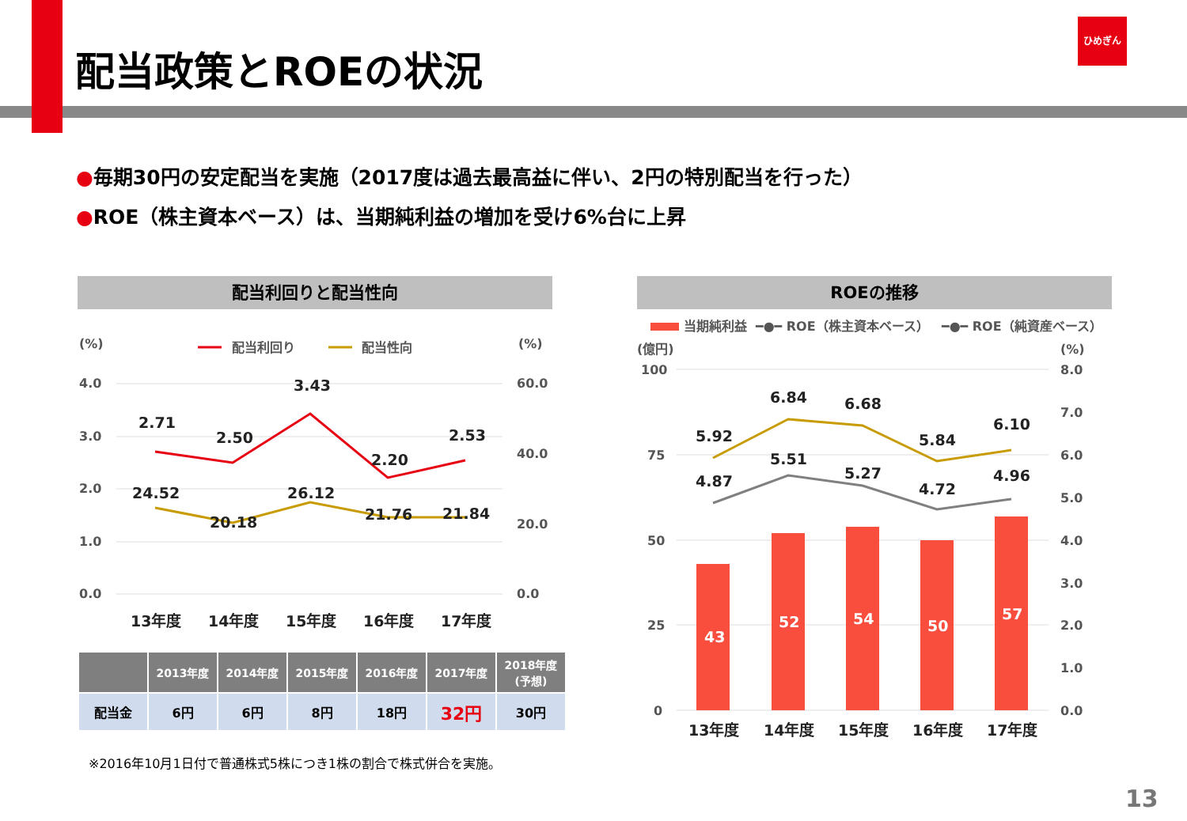配当政策とROEの状況
ひめぎん
●毎期30円の安定配当を実施（2017度は過去最高益に伴い、2円の特別配当を行った）
●ROE（株主資本ベース）は、当期純利益の増加を受け6%台に上昇
配当利回りと配当性向 ROEの推移
(%)
(%)
配当利回り
配当性向
4.0
3.0
2.0
1.0
0.0
60.0
40.0
20.0
0.0
2.71
2.50
3.43
2.20
2.53
24.52
20.18
26.12
21.76
21.84
13年度
14年度
15年度
16年度
17年度
| | 2013年度 | 2014年度 | 2015年度 | 2016年度 | 2017年度 | 2018年度 (予想) |
| --- | --- | --- | --- | --- | --- | --- |
| 配当金 | 6円 | 6円 | 8円 | 18円 | 32円 | 30円 |
※2016年10月1日付で普通株式5株につき1株の割合で株式併合を実施。
当期純利益
━●━ ROE（株主資本ベース）
━●━ ROE（純資産ベース）
(億円)
(%)
100
75
50
25
0
8.0
7.0
6.0
5.0
4.0
3.0
2.0
1.0
0.0
43
52
54
50
57
5.92
6.84
6.68
5.84
6.10
4.87
5.51
5.27
4.72
4.96
13年度
14年度
15年度
16年度
17年度
13